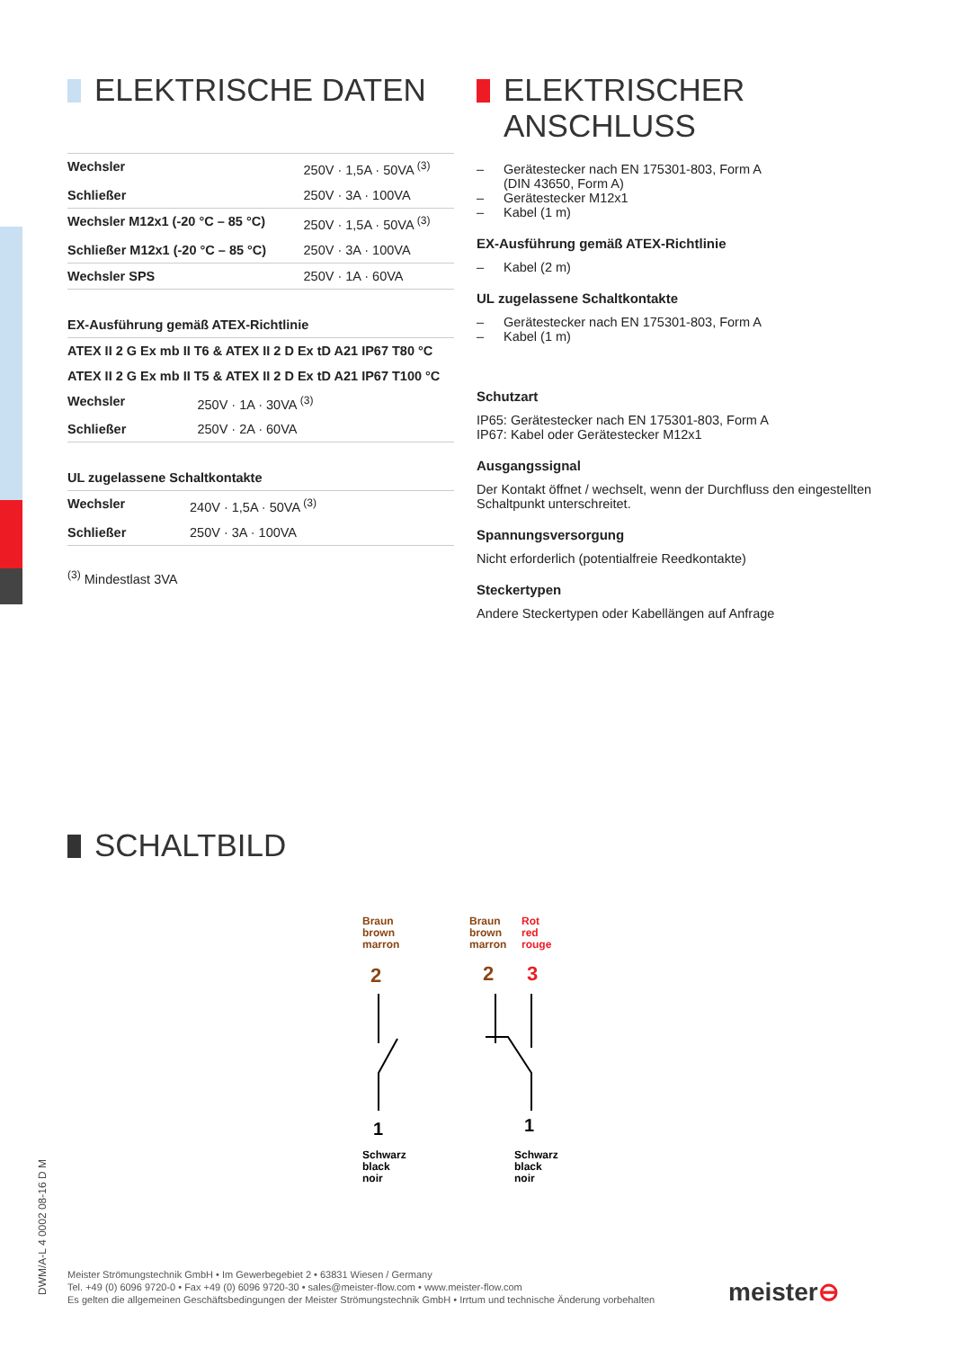ELEKTRISCHE DATEN
| Wechsler | 250V · 1,5A · 50VA <sup>(3)</sup> |
| Schließer | 250V · 3A · 100VA |
| Wechsler M12x1 (-20 °C – 85 °C) | 250V · 1,5A · 50VA <sup>(3)</sup> |
| Schließer M12x1 (-20 °C – 85 °C) | 250V · 3A · 100VA |
| Wechsler SPS | 250V · 1A · 60VA |
| EX-Ausführung gemäß ATEX-Richtlinie | |
| ATEX II 2 G Ex mb II T6 & ATEX II 2 D Ex tD A21 IP67 T80 °C | |
| ATEX II 2 G Ex mb II T5 & ATEX II 2 D Ex tD A21 IP67 T100 °C | |
| Wechsler | 250V · 1A · 30VA <sup>(3)</sup> |
| Schließer | 250V · 2A · 60VA |
| UL zugelassene Schaltkontakte | |
| Wechsler | 240V · 1,5A · 50VA <sup>(3)</sup> |
| Schließer | 250V · 3A · 100VA |
<sup>(3)</sup> Mindestlast 3VA
ELEKTRISCHER
ANSCHLUSS
– Gerätestecker nach EN 175301-803, Form A
(DIN 43650, Form A)
– Gerätestecker M12x1
– Kabel (1 m)
EX-Ausführung gemäß ATEX-Richtlinie
– Kabel (2 m)
UL zugelassene Schaltkontakte
– Gerätestecker nach EN 175301-803, Form A
– Kabel (1 m)
Schutzart
IP65: Gerätestecker nach EN 175301-803, Form A
IP67: Kabel oder Gerätestecker M12x1
Ausgangssignal
Der Kontakt öffnet / wechselt, wenn der Durchfluss den eingestellten Schaltpunkt unterschreitet.
Spannungsversorgung
Nicht erforderlich (potentialfreie Reedkontakte)
Steckertypen
Andere Steckertypen oder Kabellängen auf Anfrage
SCHALTBILD
Braun
brown
marron
Braun
brown
marron
Rot
red
rouge
2
2
3
1
1
Schwarz
black
noir
Schwarz
black
noir
DWM/A-L 4 0002 08-16 D M
Meister Strömungstechnik GmbH • Im Gewerbegebiet 2 • 63831 Wiesen / Germany
Tel. +49 (0) 6096 9720-0 • Fax +49 (0) 6096 9720-30 • sales@meister-flow.com • www.meister-flow.com
Es gelten die allgemeinen Geschäftsbedingungen der Meister Strömungstechnik GmbH • Irrtum und technische Änderung vorbehalten
meister⊖